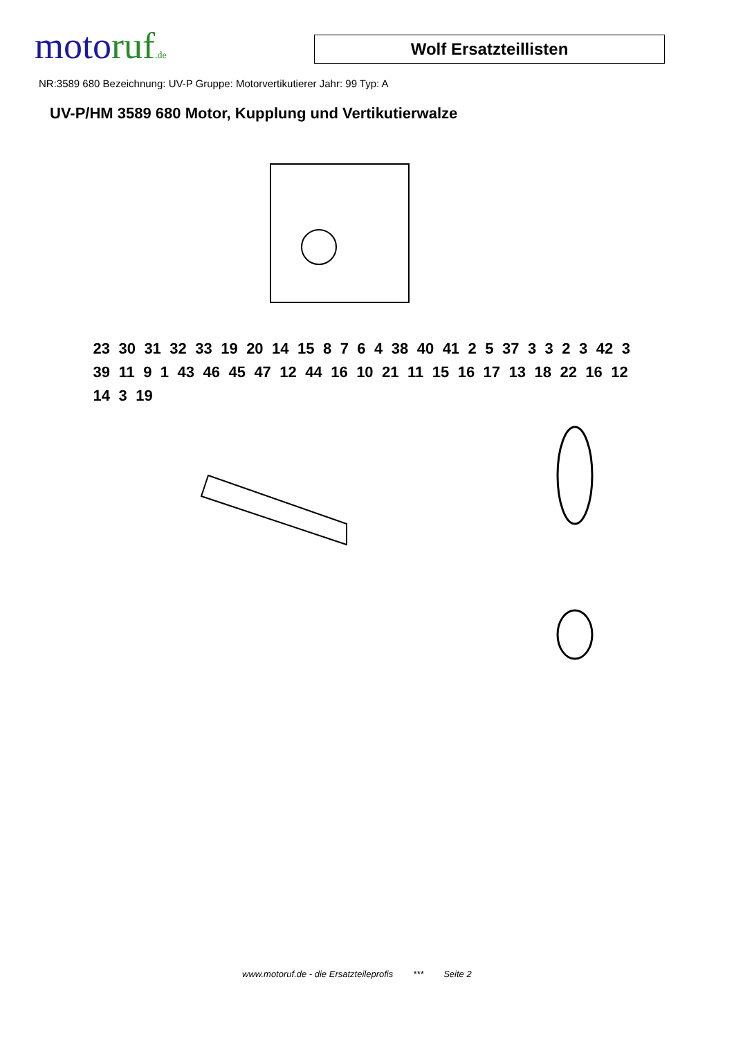motoruf.de
Wolf Ersatzteillisten
NR:3589 680 Bezeichnung: UV-P Gruppe: Motorvertikutierer Jahr: 99 Typ: A
UV-P/HM 3589 680 Motor, Kupplung und Vertikutierwalze
23 30 31 32 33 19 20 14 15 8 7 6 4 38 40 41 2 5 37 3 3 2 3 42 3 39 11 9 1 43 46 45 47 12 44 16 10 21 11 15 16 17 13 18 22 16 12 14 3 19
www.motoruf.de - die Ersatzteileprofis *** Seite 2